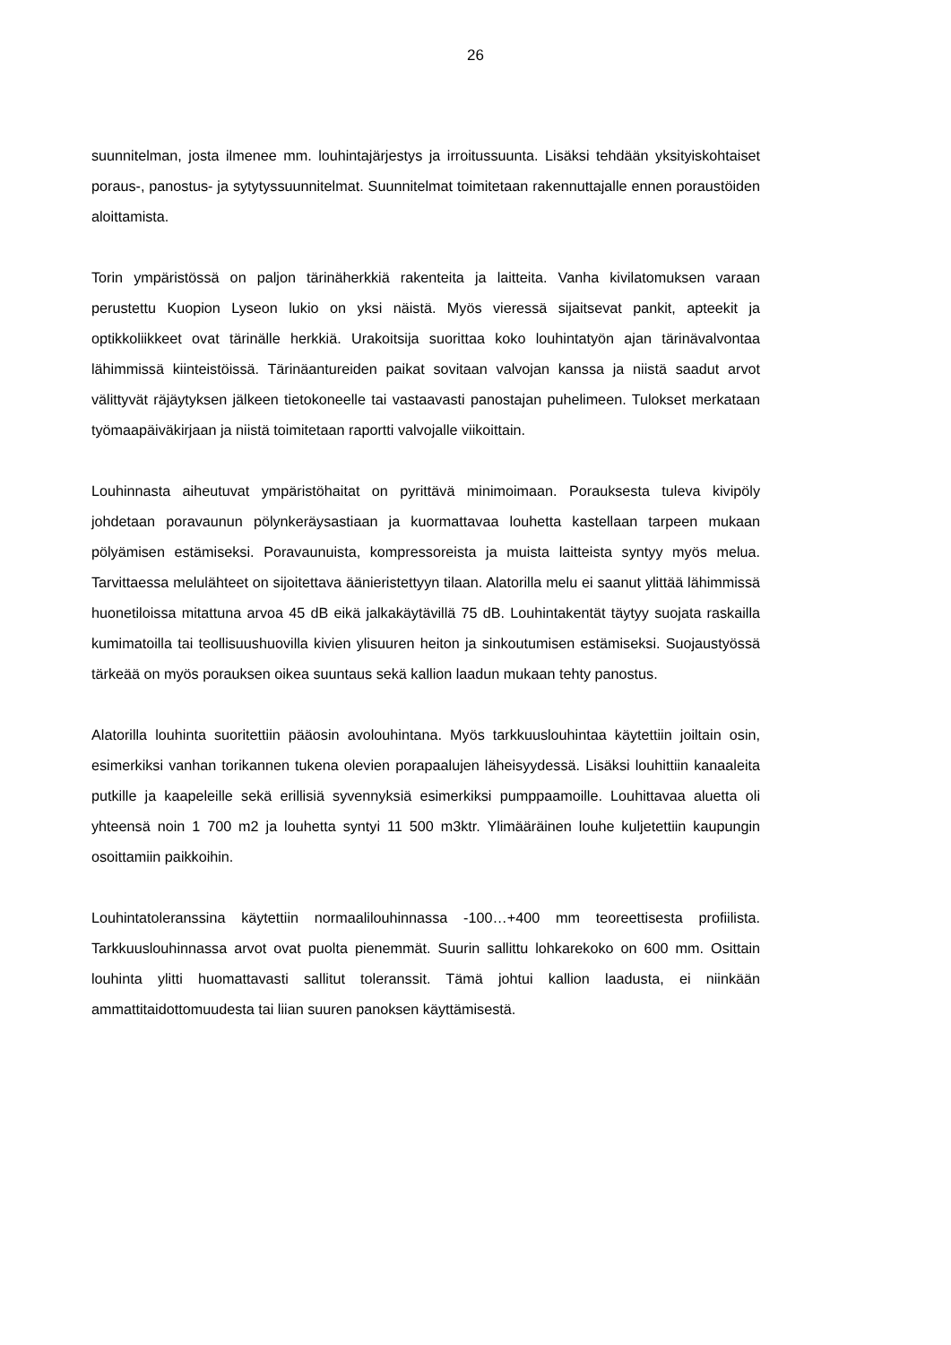26
suunnitelman, josta ilmenee mm. louhintajärjestys ja irroitussuunta. Lisäksi tehdään yksityiskohtaiset poraus-, panostus- ja sytytyssuunnitelmat. Suunnitelmat toimitetaan rakennuttajalle ennen poraustöiden aloittamista.
Torin ympäristössä on paljon tärinäherkkiä rakenteita ja laitteita. Vanha kivilatomuksen varaan perustettu Kuopion Lyseon lukio on yksi näistä. Myös vieressä sijaitsevat pankit, apteekit ja optikkoliikkeet ovat tärinälle herkkiä. Urakoitsija suorittaa koko louhintatyön ajan tärinävalvontaa lähimmissä kiinteistöissä. Tärinäantureiden paikat sovitaan valvojan kanssa ja niistä saadut arvot välittyvät räjäytyksen jälkeen tietokoneelle tai vastaavasti panostajan puhelimeen. Tulokset merkataan työmaapäiväkirjaan ja niistä toimitetaan raportti valvojalle viikoittain.
Louhinnasta aiheutuvat ympäristöhaitat on pyrittävä minimoimaan. Porauksesta tuleva kivipöly johdetaan poravaunun pölynkeräysastiaan ja kuormattavaa louhetta kastellaan tarpeen mukaan pölyämisen estämiseksi. Poravaunuista, kompressoreista ja muista laitteista syntyy myös melua. Tarvittaessa melulähteet on sijoitettava äänieristettyyn tilaan. Alatorilla melu ei saanut ylittää lähimmissä huonetiloissa mitattuna arvoa 45 dB eikä jalkakäytävillä 75 dB. Louhintakentät täytyy suojata raskailla kumimatoilla tai teollisuushuovilla kivien ylisuuren heiton ja sinkoutumisen estämiseksi. Suojaustyössä tärkeää on myös porauksen oikea suuntaus sekä kallion laadun mukaan tehty panostus.
Alatorilla louhinta suoritettiin pääosin avolouhintana. Myös tarkkuuslouhintaa käytettiin joiltain osin, esimerkiksi vanhan torikannen tukena olevien porapaalujen läheisyydessä. Lisäksi louhittiin kanaaleita putkille ja kaapeleille sekä erillisiä syvennyksiä esimerkiksi pumppaamoille. Louhittavaa aluetta oli yhteensä noin 1 700 m2 ja louhetta syntyi 11 500 m3ktr. Ylimääräinen louhe kuljetettiin kaupungin osoittamiin paikkoihin.
Louhintatoleranssina käytettiin normaalilouhinnassa -100…+400 mm teoreettisesta profiilista. Tarkkuuslouhinnassa arvot ovat puolta pienemmät. Suurin sallittu lohkarekoko on 600 mm. Osittain louhinta ylitti huomattavasti sallitut toleranssit. Tämä johtui kallion laadusta, ei niinkään ammattitaidottomuudesta tai liian suuren panoksen käyttämisestä.